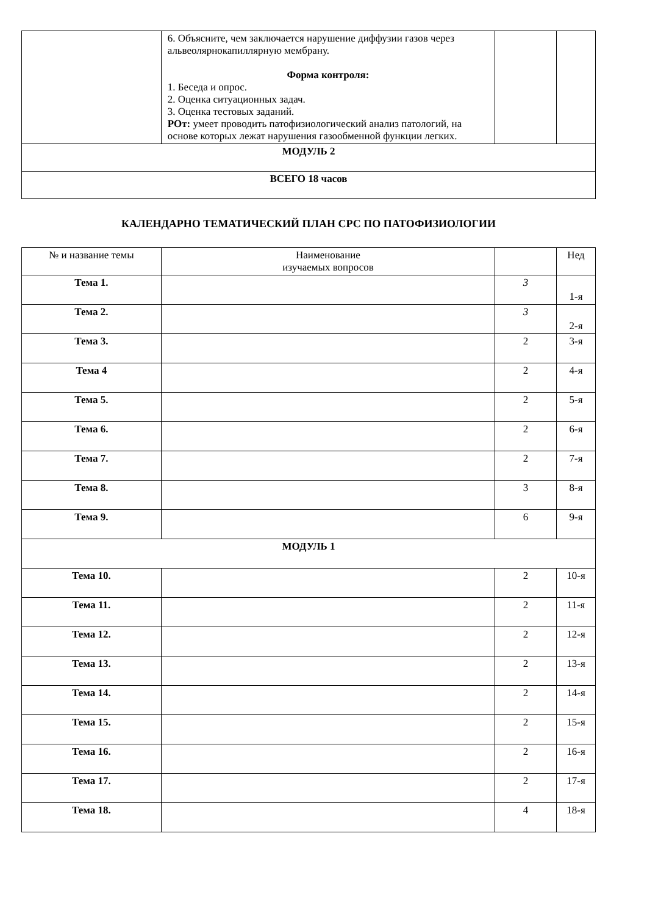| | 6. Объясните, чем заключается нарушение диффузии газов через альвеолярнокапиллярную мембрану. Форма контроля: 1. Беседа и опрос. 2. Оценка ситуационных задач. 3. Оценка тестовых заданий. РОт: умеет проводить патофизиологический анализ патологий, на основе которых лежат нарушения газообменной функции легких. | | |
| МОДУЛЬ 2 | | | |
| ВСЕГО 18 часов | | | |
КАЛЕНДАРНО ТЕМАТИЧЕСКИЙ ПЛАН СРС ПО ПАТОФИЗИОЛОГИИ
| № и название темы | Наименование изучаемых вопросов | | Нед |
| --- | --- | --- | --- |
| Тема 1. | | 3 | 1-я |
| Тема 2. | | 3 | 2-я |
| Тема 3. | | 2 | 3-я |
| Тема 4 | | 2 | 4-я |
| Тема 5. | | 2 | 5-я |
| Тема 6. | | 2 | 6-я |
| Тема 7. | | 2 | 7-я |
| Тема 8. | | 3 | 8-я |
| Тема 9. | | 6 | 9-я |
| МОДУЛЬ 1 | | | |
| Тема 10. | | 2 | 10-я |
| Тема 11. | | 2 | 11-я |
| Тема 12. | | 2 | 12-я |
| Тема 13. | | 2 | 13-я |
| Тема 14. | | 2 | 14-я |
| Тема 15. | | 2 | 15-я |
| Тема 16. | | 2 | 16-я |
| Тема 17. | | 2 | 17-я |
| Тема 18. | | 4 | 18-я |